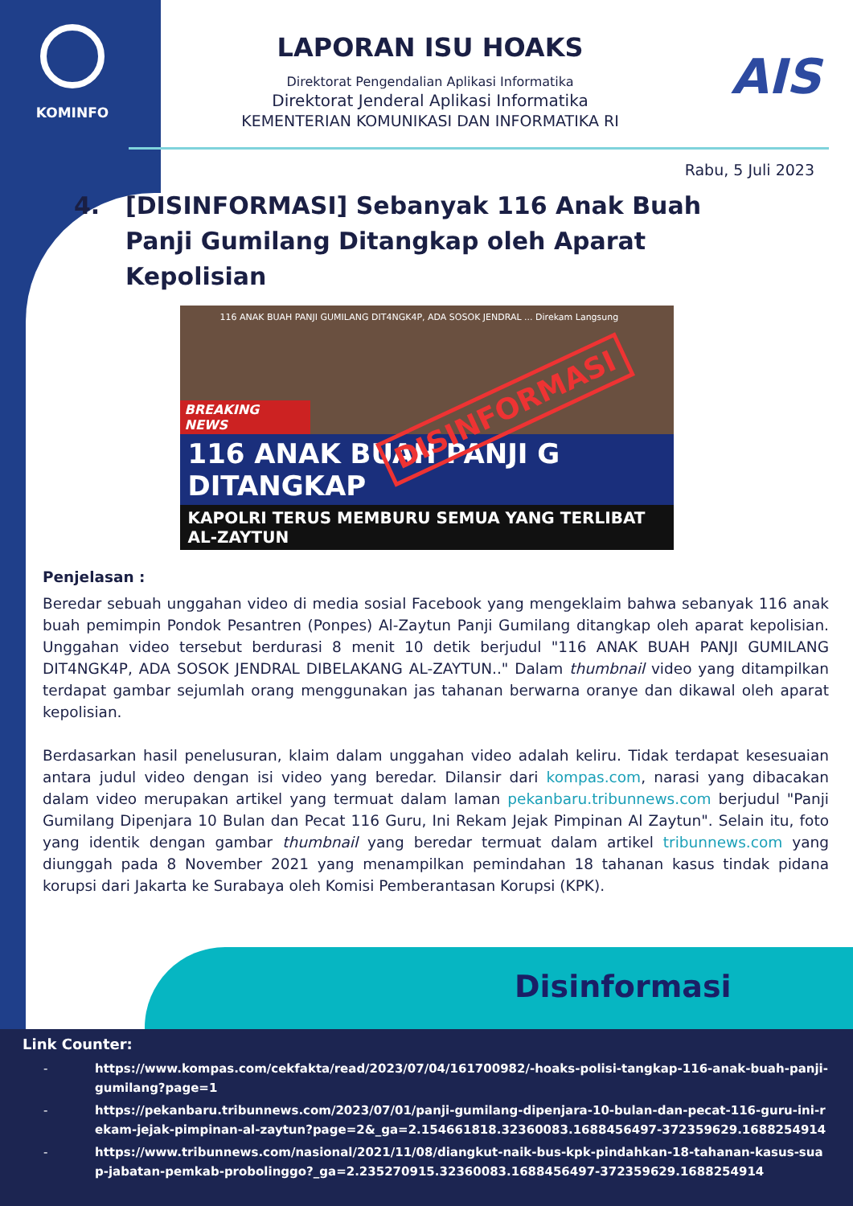KOMINFO
AIS
LAPORAN ISU HOAKS
Direktorat Pengendalian Aplikasi Informatika
Direktorat Jenderal Aplikasi Informatika
KEMENTERIAN KOMUNIKASI DAN INFORMATIKA RI
Rabu, 5 Juli 2023
4. [DISINFORMASI] Sebanyak 116 Anak Buah Panji Gumilang Ditangkap oleh Aparat Kepolisian
116 ANAK BUAH PANJI GUMILANG DIT4NGK4P, ADA SOSOK JENDRAL ... Direkam Langsung
DISINFORMASI
BREAKING NEWS
116 ANAK BUAH PANJI G DITANGKAP
KAPOLRI TERUS MEMBURU SEMUA YANG TERLIBAT AL-ZAYTUN
Penjelasan :
Beredar sebuah unggahan video di media sosial Facebook yang mengeklaim bahwa sebanyak 116 anak buah pemimpin Pondok Pesantren (Ponpes) Al-Zaytun Panji Gumilang ditangkap oleh aparat kepolisian. Unggahan video tersebut berdurasi 8 menit 10 detik berjudul "116 ANAK BUAH PANJI GUMILANG DIT4NGK4P, ADA SOSOK JENDRAL DIBELAKANG AL-ZAYTUN.." Dalam thumbnail video yang ditampilkan terdapat gambar sejumlah orang menggunakan jas tahanan berwarna oranye dan dikawal oleh aparat kepolisian.
Berdasarkan hasil penelusuran, klaim dalam unggahan video adalah keliru. Tidak terdapat kesesuaian antara judul video dengan isi video yang beredar. Dilansir dari kompas.com, narasi yang dibacakan dalam video merupakan artikel yang termuat dalam laman pekanbaru.tribunnews.com berjudul "Panji Gumilang Dipenjara 10 Bulan dan Pecat 116 Guru, Ini Rekam Jejak Pimpinan Al Zaytun". Selain itu, foto yang identik dengan gambar thumbnail yang beredar termuat dalam artikel tribunnews.com yang diunggah pada 8 November 2021 yang menampilkan pemindahan 18 tahanan kasus tindak pidana korupsi dari Jakarta ke Surabaya oleh Komisi Pemberantasan Korupsi (KPK).
Disinformasi
Link Counter:
- https://www.kompas.com/cekfakta/read/2023/07/04/161700982/-hoaks-polisi-tangkap-116-anak-buah-panji-gumilang?page=1
- https://pekanbaru.tribunnews.com/2023/07/01/panji-gumilang-dipenjara-10-bulan-dan-pecat-116-guru-ini-rekam-jejak-pimpinan-al-zaytun?page=2&_ga=2.154661818.32360083.1688456497-372359629.1688254914
- https://www.tribunnews.com/nasional/2021/11/08/diangkut-naik-bus-kpk-pindahkan-18-tahanan-kasus-suap-jabatan-pemkab-probolinggo?_ga=2.235270915.32360083.1688456497-372359629.1688254914